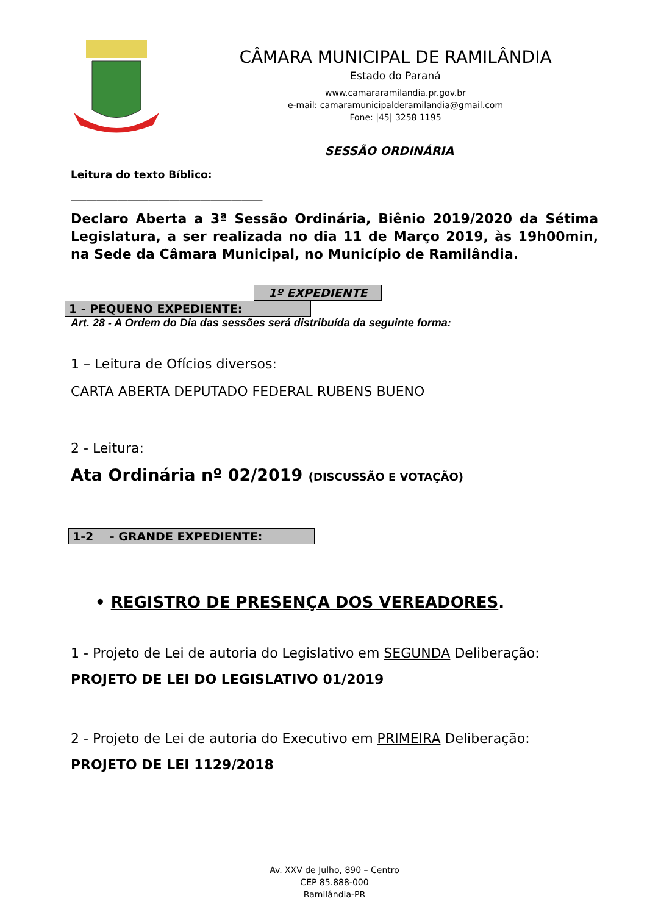CÂMARA MUNICIPAL DE RAMILÂNDIA
Estado do Paraná
www.camararamilandia.pr.gov.br
e-mail: camaramunicipalderamilandia@gmail.com
Fone: |45| 3258 1195
SESSÃO ORDINÁRIA
Leitura do texto Bíblico:
_____________________________________
Declaro Aberta a 3ª Sessão Ordinária, Biênio 2019/2020 da Sétima Legislatura, a ser realizada no dia 11 de Março 2019, às 19h00min, na Sede da Câmara Municipal, no Município de Ramilândia.
1º EXPEDIENTE
1 - PEQUENO EXPEDIENTE:
Art. 28 - A Ordem do Dia das sessões será distribuída da seguinte forma:
1 – Leitura de Ofícios diversos:
CARTA ABERTA DEPUTADO FEDERAL RUBENS BUENO
2 - Leitura:
Ata Ordinária nº 02/2019 (DISCUSSÃO E VOTAÇÃO)
1-2 - GRANDE EXPEDIENTE:
• REGISTRO DE PRESENÇA DOS VEREADORES.
1 - Projeto de Lei de autoria do Legislativo em SEGUNDA Deliberação:
PROJETO DE LEI DO LEGISLATIVO 01/2019
2 - Projeto de Lei de autoria do Executivo em PRIMEIRA Deliberação:
PROJETO DE LEI 1129/2018
Av. XXV de Julho, 890 – Centro
CEP 85.888-000
Ramilândia-PR